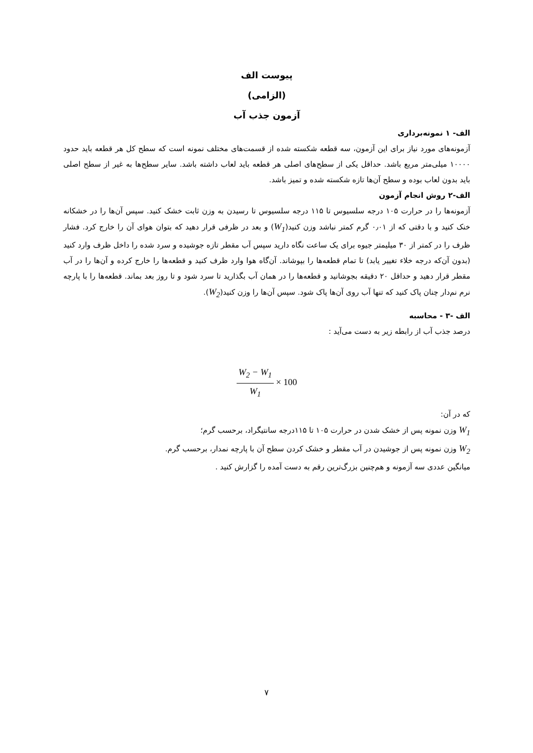پیوست الف
(الزامی)
آزمون جذب آب
الف- ۱ نمونه‌برداری
آزمونه‌های مورد نیاز برای این آزمون، سه قطعه شکسته شده از قسمت‌های مختلف نمونه است که سطح کل هر قطعه باید حدود ۱۰۰۰۰ میلی‌متر مربع باشد. حداقل یکی از سطح‌های اصلی هر قطعه باید لعاب داشته باشد. سایر سطح‌ها به غیر از سطح اصلی باید بدون لعاب بوده و سطح آن‌ها تازه شکسته شده و تمیز باشد.
الف-۲ روش انجام آزمون
آزمونه‌ها را در حرارت ۱۰۵ درجه سلسیوس تا ۱۱۵ درجه سلسیوس تا رسیدن به وزن ثابت خشک کنید. سپس آن‌ها را در خشکانه خنک کنید و با دقتی که از ۰٫۰۱ گرم کمتر نباشد وزن کنید(W<sub>1</sub>) و بعد در ظرفی قرار دهید که بتوان هوای آن را خارج کرد. فشار ظرف را در کمتر از ۳۰ میلیمتر جیوه برای یک ساعت نگاه دارید سپس آب مقطر تازه جوشیده و سرد شده را داخل ظرف وارد کنید (بدون آن‌که درجه خلاء تغییر یابد) تا تمام قطعه‌ها را بپوشاند. آن‌گاه هوا وارد ظرف کنید و قطعه‌ها را خارج کرده و آن‌ها را در آب مقطر قرار دهید و حداقل ۲۰ دقیقه بجوشانید و قطعه‌ها را در همان آب بگذارید تا سرد شود و تا روز بعد بماند. قطعه‌ها را با پارچه نرم نم‌دار چنان پاک کنید که تنها آب روی آن‌ها پاک شود. سپس آن‌ها را وزن کنید(W<sub>2</sub>).
الف -۳ - محاسبه
درصد جذب آب از رابطه زیر به دست می‌آید :
W<sub>2</sub> − W<sub>1</sub> W<sub>1</sub> × 100
که در آن:
W<sub>1</sub> وزن نمونه پس از خشک شدن در حرارت ۱۰۵ تا ۱۱۵درجه سانتیگراد، برحسب گرم؛
W<sub>2</sub> وزن نمونه پس از جوشیدن در آب مقطر و خشک کردن سطح آن با پارچه نمدار، برحسب گرم.
میانگین عددی سه آزمونه و هم‌چنین بزرگ‌ترین رقم به دست آمده را گزارش کنید .
۷